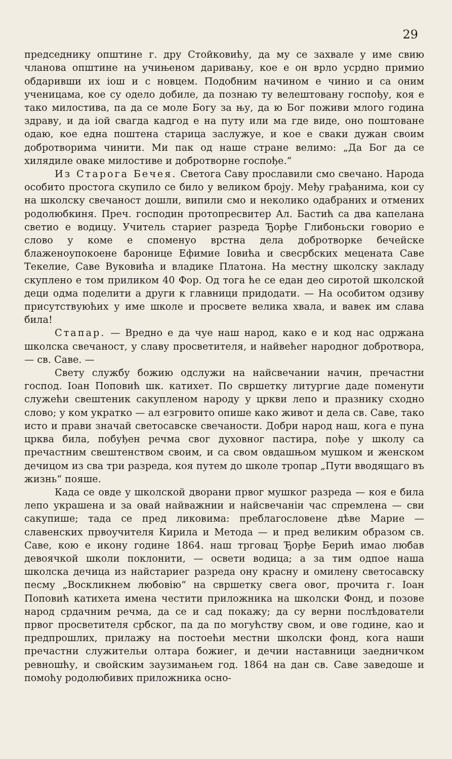29
председнику општине г. дру Стойковићу, да му се захвале у име свию чланова општине на учињеном даривању, кое е он врло усрдно примио обдаривши их іош и с новцем. Подобним начином е чинио и са оним ученицама, кое су одело добиле, да познаю ту велештовану госпођу, коя е тако милостива, па да се моле Богу за њу, да ю Бог поживи млого година здраву, и да іой свагда кадгод е на путу или ма где виде, оно поштоване одаю, кое една поштена старица заслужуе, и кое е сваки дужан своим добротворима чинити. Ми пак од наше стране велимо: „Да Бог да се хилядиле оваке милостиве и добротворне госпође.“
Из Старога Бечея. Светога Саву прославили смо свечано. Народа особито простога скупило се било у великом броју. Међу грађанима, кои су на школску свечаност дошли, випили смо и неколико одабраних и отмених родолюбкиня. Преч. господин протопресвитер Ал. Бастић са два капелана светио е водицу. Учитель стариег разреда Ђорђе Глибоньски говорио е слово у коме е споменуо врстна дела добротворке бечейске блаженоупокоене баронице Ефимие Іовића и свесрбских мецената Саве Текелие, Саве Вуковића и владике Платона. На местну школску закладу скуплено е том приликом 40 Фор. Од тога ће се едан део сиротой школской деци одма поделити а други к главници придодати. — На особитом одзиву присутствуюћих у име школе и просвете велика хвала, и вавек им слава била!
Стапар. — Вредно е да чуе наш народ, како е и код нас одржана школска свечаност, у славу просветителя, и найвећег народног добротвора, — св. Саве. —
Свету службу божию одслужи на найсвечании начин, пречастни господ. Іоан Поповић шк. катихет. По свршетку литургие даде поменути служећи свештеник сакупленом народу у цркви лепо и празнику сходно слово; у ком укратко — ал езгровито опише како живот и дела св. Саве, тако исто и прави значай светосавске свечаности. Добри народ наш, кога е пуна црква била, побуђен речма свог духовног пастира, пође у школу са пречастним свештенством своим, и са свом овдашњом мушком и женском дечицом из сва три разреда, коя путем до школе тропар „Пути вводящаго въ жизнь“ пояше.
Када се овде у школской дворани првог мушког разреда — коя е била лепо украшена и за овай найважнии и найсвечаніи час спремлена — сви сакупише; тада се пред ликовима: преблагословене дѣве Марие — славенских првоучителя Кирила и Метода — и пред великим образом св. Саве, кою е икону године 1864. наш трговац Ђорђе Берић имао любав девоячкой школи поклонити, — освети водица; а за тим одпое наша школска дечица из найстариег разреда ону красну и омилену светосавску песму „Воскликнем любовію“ на свршетку свега овог, прочита г. Іоан Поповић катихета имена честити приложника на школски Фонд, и позове народ срдачним речма, да се и сад покажу; да су верни послѣдователи првог просветителя србског, па да по могућству свом, и ове године, као и предпрошлих, прилажу на постоећи местни школски фонд, кога наши пречастни служительи олтара божиег, и дечии наставници заедничком ревношћу, и свойским заузимањем год. 1864 на дан св. Саве заведоше и помоћу родолюбивих приложника осно-